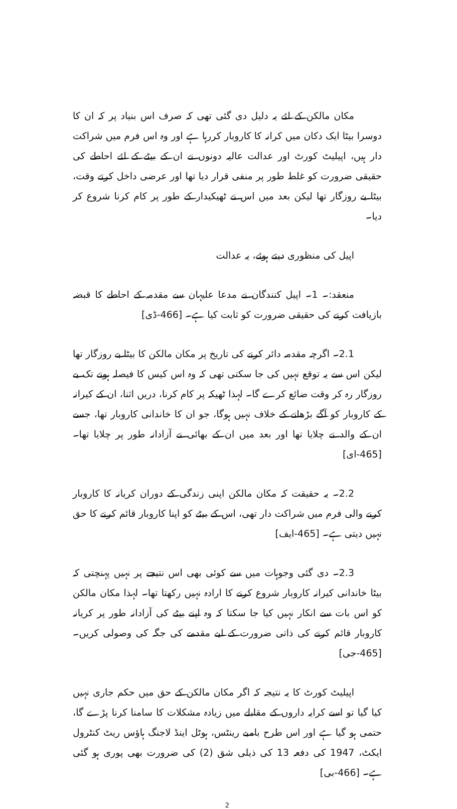مکان مالکن کے لئے یہ دلیل دی گئی تھی کہ صرف اس بنیاد پر کہ ان کا دوسرا بیٹا ایک دکان میں کرانہ کا کاروبار کررہا ہے اور وہ اس فرم میں شراکت دار ہیں، اپیلیٹ کورٹ اور عدالت عالیہ دونوں نے ان کے بیٹے کے لئے احاطے کی حقیقی ضرورت کو غلط طور پر منفی قرار دیا تھا اور عرضی داخل کرتے وقت، بیٹا بے روزگار تھا لیکن بعد میں اس نے ٹھیکیدار کے طور پر کام کرنا شروع کر دیا۔
اپیل کی منظوری دیتے ہوئے، یہ عدالت
منعقد:۔ 1۔ اپیل کنندگان نے مدعا علیہان سے مقدمہ کے احاطے کا قبضہ بازیافت کرنے کی حقیقی ضرورت کو ثابت کیا ہے۔ [466-ڈی]
2.1۔ اگرچہ مقدمہ دائر کرنے کی تاریخ پر مکان مالکن کا بیٹا بے روزگار تھا لیکن اس سے یہ توقع نہیں کی جا سکتی تھی کہ وہ اس کیس کا فیصلہ ہونے تک بے روزگار رہ کر وقت ضائع کرے گا۔ لہذا ٹھیکہ پر کام کرنا، دریں اثنا، ان کے کیرانہ کے کاروبار کو آگے بڑھانے کے خلاف نہیں ہوگا، جو ان کا خاندانی کاروبار تھا، جسے ان کے والد نے چلایا تھا اور بعد میں ان کے بھائی نے آزادانہ طور پر چلایا تھا۔ [465-ای]
2.2۔ یہ حقیقت کہ مکان مالکن اپنی زندگی کے دوران کریانہ کا کاروبار کرنے والی فرم میں شراکت دار تھی، اس کے بیٹے کو اپنا کاروبار قائم کرنے کا حق نہیں دیتی ہے۔ [465-ایف]
2.3۔ دی گئی وجوہات میں سے کوئی بھی اس نتیجے پر نہیں پہنچتی کہ بیٹا خاندانی کیرانہ کاروبار شروع کرنے کا ارادہ نہیں رکھتا تھا۔ لہذا مکان مالکن کو اس بات سے انکار نہیں کیا جا سکتا کہ وہ اپنے بیٹے کی آزادانہ طور پر کریانہ کاروبار قائم کرنے کی ذاتی ضرورت کے لیے مقدمے کی جگہ کی وصولی کریں۔ [465-جی]
اپیلیٹ کورٹ کا یہ نتیجہ کہ اگر مکان مالکن کے حق میں حکم جاری نہیں کیا گیا تو اسے کرایہ داروں کے مقابلے میں زیادہ مشکلات کا سامنا کرنا پڑے گا، حتمی ہو گیا ہے اور اس طرح بامبے رینٹس، ہوٹل اینڈ لاجنگ ہاؤس ریٹ کنٹرول ایکٹ، 1947 کی دفعہ 13 کی ذیلی شق (2) کی ضرورت بھی پوری ہو گئی ہے۔ [466-بی]
2